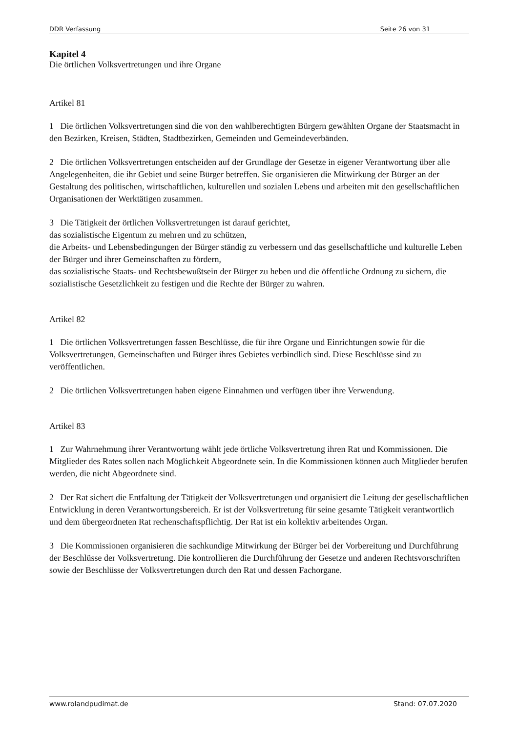DDR Verfassung Seite 26 von 31
Kapitel 4
Die örtlichen Volksvertretungen und ihre Organe
Artikel 81
1 Die örtlichen Volksvertretungen sind die von den wahlberechtigten Bürgern gewählten Organe der Staatsmacht in den Bezirken, Kreisen, Städten, Stadtbezirken, Gemeinden und Gemeindeverbänden.
2 Die örtlichen Volksvertretungen entscheiden auf der Grundlage der Gesetze in eigener Verantwortung über alle Angelegenheiten, die ihr Gebiet und seine Bürger betreffen. Sie organisieren die Mitwirkung der Bürger an der Gestaltung des politischen, wirtschaftlichen, kulturellen und sozialen Lebens und arbeiten mit den gesellschaftlichen Organisationen der Werktätigen zusammen.
3 Die Tätigkeit der örtlichen Volksvertretungen ist darauf gerichtet,
das sozialistische Eigentum zu mehren und zu schützen,
die Arbeits- und Lebensbedingungen der Bürger ständig zu verbessern und das gesellschaftliche und kulturelle Leben der Bürger und ihrer Gemeinschaften zu fördern,
das sozialistische Staats- und Rechtsbewußtsein der Bürger zu heben und die öffentliche Ordnung zu sichern, die sozialistische Gesetzlichkeit zu festigen und die Rechte der Bürger zu wahren.
Artikel 82
1 Die örtlichen Volksvertretungen fassen Beschlüsse, die für ihre Organe und Einrichtungen sowie für die Volksvertretungen, Gemeinschaften und Bürger ihres Gebietes verbindlich sind. Diese Beschlüsse sind zu veröffentlichen.
2 Die örtlichen Volksvertretungen haben eigene Einnahmen und verfügen über ihre Verwendung.
Artikel 83
1 Zur Wahrnehmung ihrer Verantwortung wählt jede örtliche Volksvertretung ihren Rat und Kommissionen. Die Mitglieder des Rates sollen nach Möglichkeit Abgeordnete sein. In die Kommissionen können auch Mitglieder berufen werden, die nicht Abgeordnete sind.
2 Der Rat sichert die Entfaltung der Tätigkeit der Volksvertretungen und organisiert die Leitung der gesellschaftlichen Entwicklung in deren Verantwortungsbereich. Er ist der Volksvertretung für seine gesamte Tätigkeit verantwortlich und dem übergeordneten Rat rechenschaftspflichtig. Der Rat ist ein kollektiv arbeitendes Organ.
3 Die Kommissionen organisieren die sachkundige Mitwirkung der Bürger bei der Vorbereitung und Durchführung der Beschlüsse der Volksvertretung. Die kontrollieren die Durchführung der Gesetze und anderen Rechtsvorschriften sowie der Beschlüsse der Volksvertretungen durch den Rat und dessen Fachorgane.
www.rolandpudimat.de Stand: 07.07.2020